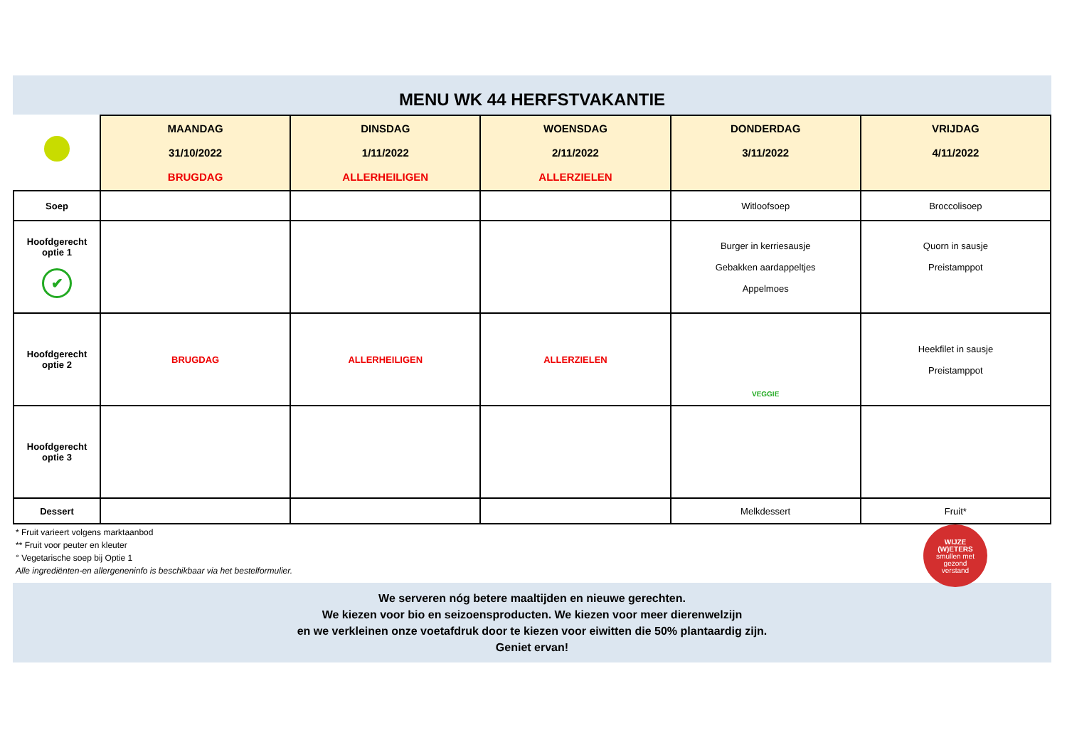MENU WK 44 HERFSTVAKANTIE
| | MAANDAG 31/10/2022 BRUGDAG | DINSDAG 1/11/2022 ALLERHEILIGEN | WOENSDAG 2/11/2022 ALLERZIELEN | DONDERDAG 3/11/2022 | VRIJDAG 4/11/2022 |
| --- | --- | --- | --- | --- | --- |
| Soep | | | | Witloofsoep | Broccolisoep |
| Hoofdgerecht optie 1 ✔ | | | | Burger in kerriesausje Gebakken aardappeltjes Appelmoes | Quorn in sausje Preistamppot |
| Hoofdgerecht optie 2 | BRUGDAG | ALLERHEILIGEN | ALLERZIELEN | VEGGIE | Heekfilet in sausje Preistamppot |
| Hoofdgerecht optie 3 | | | | | |
| Dessert | | | | Melkdessert | Fruit* |
* Fruit varieert volgens marktaanbod
** Fruit voor peuter en kleuter
° Vegetarische soep bij Optie 1
Alle ingrediënten-en allergeneninfo is beschikbaar via het bestelformulier.
WIJZE
(W)ETERS
smullen met
gezond
verstand
We serveren nóg betere maaltijden en nieuwe gerechten.
We kiezen voor bio en seizoensproducten. We kiezen voor meer dierenwelzijn
en we verkleinen onze voetafdruk door te kiezen voor eiwitten die 50% plantaardig zijn.
Geniet ervan!